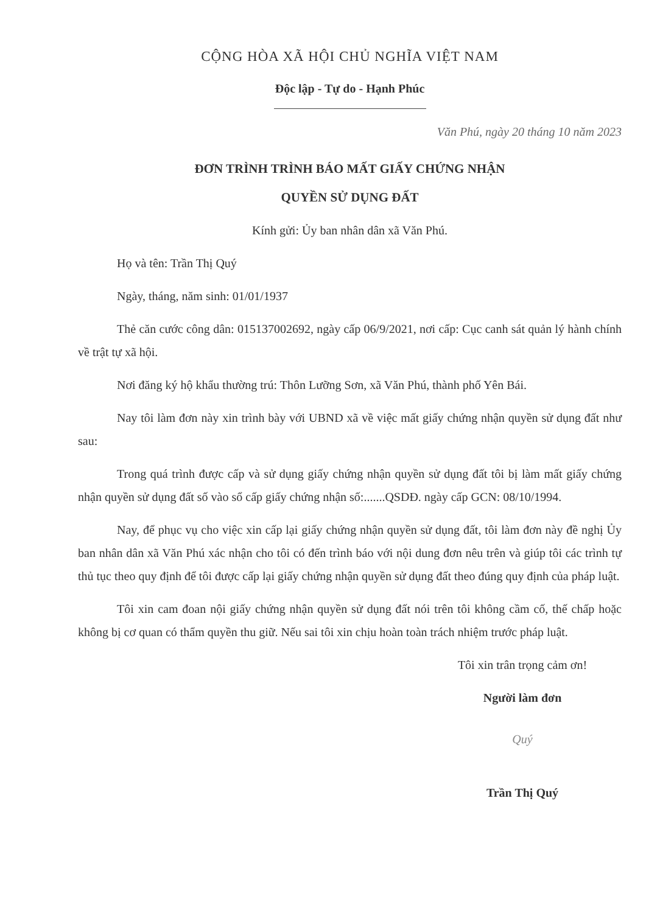CỘNG HÒA XÃ HỘI CHỦ NGHĨA VIỆT NAM
Độc lập - Tự do - Hạnh Phúc
Văn Phú, ngày 20 tháng 10 năm 2023
ĐƠN TRÌNH TRÌNH BÁO MẤT GIẤY CHỨNG NHẬN
QUYỀN SỬ DỤNG ĐẤT
Kính gửi: Ủy ban nhân dân xã Văn Phú.
Họ và tên: Trần Thị Quý
Ngày, tháng, năm sinh: 01/01/1937
Thẻ căn cước công dân: 015137002692, ngày cấp 06/9/2021, nơi cấp: Cục canh sát quản lý hành chính về trật tự xã hội.
Nơi đăng ký hộ khẩu thường trú: Thôn Lưỡng Sơn, xã Văn Phú, thành phố Yên Bái.
Nay tôi làm đơn này xin trình bày với UBND xã về việc mất giấy chứng nhận quyền sử dụng đất như sau:
Trong quá trình được cấp và sử dụng giấy chứng nhận quyền sử dụng đất tôi bị làm mất giấy chứng nhận quyền sử dụng đất số vào sổ cấp giấy chứng nhận số:.......QSDĐ. ngày cấp GCN: 08/10/1994.
Nay, để phục vụ cho việc xin cấp lại giấy chứng nhận quyền sử dụng đất, tôi làm đơn này đề nghị Ủy ban nhân dân xã Văn Phú xác nhận cho tôi có đến trình báo với nội dung đơn nêu trên và giúp tôi các trình tự thủ tục theo quy định để tôi được cấp lại giấy chứng nhận quyền sử dụng đất theo đúng quy định của pháp luật.
Tôi xin cam đoan nội giấy chứng nhận quyền sử dụng đất nói trên tôi không cầm cố, thế chấp hoặc không bị cơ quan có thẩm quyền thu giữ. Nếu sai tôi xin chịu hoàn toàn trách nhiệm trước pháp luật.
Tôi xin trân trọng cảm ơn!
Người làm đơn
Quý
Trần Thị Quý